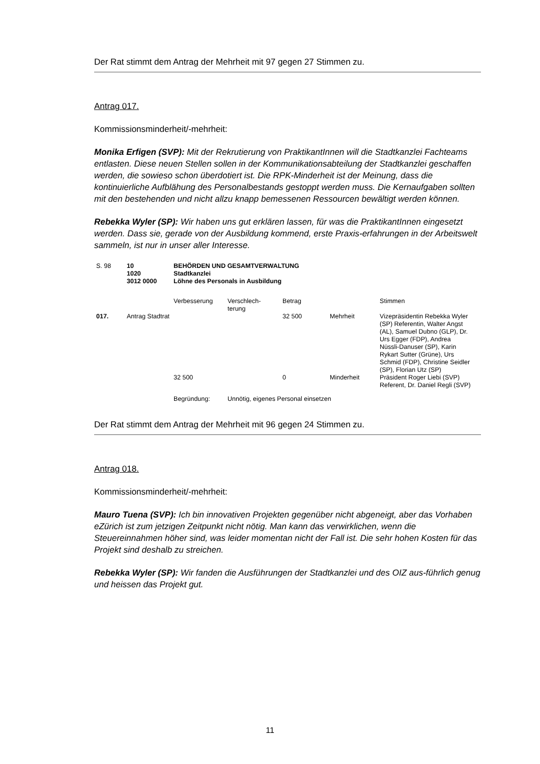Der Rat stimmt dem Antrag der Mehrheit mit 97 gegen 27 Stimmen zu.
Antrag 017.
Kommissionsminderheit/-mehrheit:
Monika Erfigen (SVP): Mit der Rekrutierung von PraktikantInnen will die Stadtkanzlei Fachteams entlasten. Diese neuen Stellen sollen in der Kommunikationsabteilung der Stadtkanzlei geschaffen werden, die sowieso schon überdotiert ist. Die RPK-Minderheit ist der Meinung, dass die kontinuierliche Aufblähung des Personalbestands gestoppt werden muss. Die Kernaufgaben sollten mit den bestehenden und nicht allzu knapp bemessenen Ressourcen bewältigt werden können.
Rebekka Wyler (SP): Wir haben uns gut erklären lassen, für was die PraktikantInnen eingesetzt werden. Dass sie, gerade von der Ausbildung kommend, erste Praxis-erfahrungen in der Arbeitswelt sammeln, ist nur in unser aller Interesse.
| S. 98 | 10 1020 3012 0000 | BEHÖRDEN UND GESAMTVERWALTUNG Stadtkanzlei Löhne des Personals in Ausbildung | | | | |
| | | Verbesserung | Verschlech- terung | Betrag | | Stimmen |
| 017. | Antrag Stadtrat | | | 32 500 | Mehrheit | Vizepräsidentin Rebekka Wyler (SP) Referentin, Walter Angst (AL), Samuel Dubno (GLP), Dr. Urs Egger (FDP), Andrea Nüssli-Danuser (SP), Karin Rykart Sutter (Grüne), Urs Schmid (FDP), Christine Seidler (SP), Florian Utz (SP) |
| | | 32 500 | | 0 | Minderheit | Präsident Roger Liebi (SVP) Referent, Dr. Daniel Regli (SVP) |
| | | Begründung: | Unnötig, eigenes Personal einsetzen | | | |
Der Rat stimmt dem Antrag der Mehrheit mit 96 gegen 24 Stimmen zu.
Antrag 018.
Kommissionsminderheit/-mehrheit:
Mauro Tuena (SVP): Ich bin innovativen Projekten gegenüber nicht abgeneigt, aber das Vorhaben eZürich ist zum jetzigen Zeitpunkt nicht nötig. Man kann das verwirklichen, wenn die Steuereinnahmen höher sind, was leider momentan nicht der Fall ist. Die sehr hohen Kosten für das Projekt sind deshalb zu streichen.
Rebekka Wyler (SP): Wir fanden die Ausführungen der Stadtkanzlei und des OIZ aus-führlich genug und heissen das Projekt gut.
11